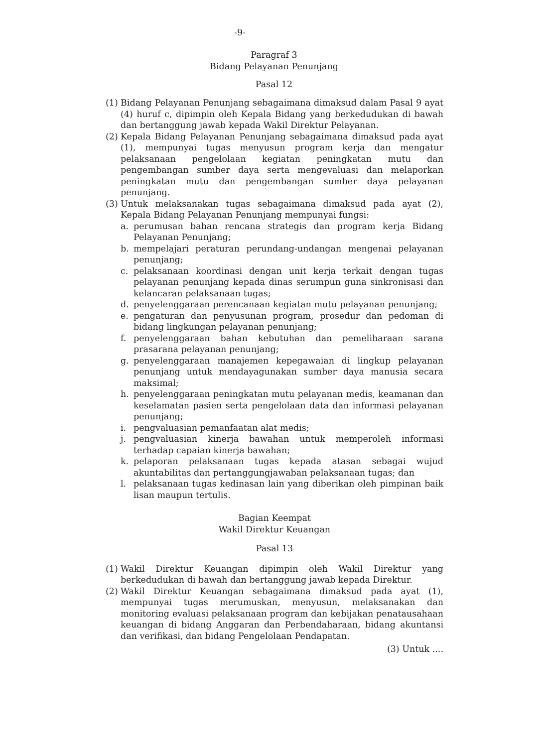-9-
Paragraf 3
Bidang Pelayanan Penunjang
Pasal 12
(1)
Bidang Pelayanan Penunjang sebagaimana dimaksud dalam Pasal 9 ayat (4) huruf c, dipimpin oleh Kepala Bidang yang berkedudukan di bawah dan bertanggung jawab kepada Wakil Direktur Pelayanan.
(2)
Kepala Bidang Pelayanan Penunjang sebagaimana dimaksud pada ayat (1), mempunyai tugas menyusun program kerja dan mengatur pelaksanaan pengelolaan kegiatan peningkatan mutu dan pengembangan sumber daya serta mengevaluasi dan melaporkan peningkatan mutu dan pengembangan sumber daya pelayanan penunjang.
(3)
Untuk melaksanakan tugas sebagaimana dimaksud pada ayat (2), Kepala Bidang Pelayanan Penunjang mempunyai fungsi:
a. perumusan bahan rencana strategis dan program kerja Bidang Pelayanan Penunjang;
b. mempelajari peraturan perundang-undangan mengenai pelayanan penunjang;
c. pelaksanaan koordinasi dengan unit kerja terkait dengan tugas pelayanan penunjang kepada dinas serumpun guna sinkronisasi dan kelancaran pelaksanaan tugas;
d. penyelenggaraan perencanaan kegiatan mutu pelayanan penunjang;
e. pengaturan dan penyusunan program, prosedur dan pedoman di bidang lingkungan pelayanan penunjang;
f. penyelenggaraan bahan kebutuhan dan pemeliharaan sarana prasarana pelayanan penunjang;
g. penyelenggaraan manajemen kepegawaian di lingkup pelayanan penunjang untuk mendayagunakan sumber daya manusia secara maksimal;
h. penyelenggaraan peningkatan mutu pelayanan medis, keamanan dan keselamatan pasien serta pengelolaan data dan informasi pelayanan penunjang;
i. pengvaluasian pemanfaatan alat medis;
j. pengvaluasian kinerja bawahan untuk memperoleh informasi terhadap capaian kinerja bawahan;
k. pelaporan pelaksanaan tugas kepada atasan sebagai wujud akuntabilitas dan pertanggungjawaban pelaksanaan tugas; dan
l. pelaksanaan tugas kedinasan lain yang diberikan oleh pimpinan baik lisan maupun tertulis.
Bagian Keempat
Wakil Direktur Keuangan
Pasal 13
(1)
Wakil Direktur Keuangan dipimpin oleh Wakil Direktur yang berkedudukan di bawah dan bertanggung jawab kepada Direktur.
(2)
Wakil Direktur Keuangan sebagaimana dimaksud pada ayat (1), mempunyai tugas merumuskan, menyusun, melaksanakan dan monitoring evaluasi pelaksanaan program dan kebijakan penatausahaan keuangan di bidang Anggaran dan Perbendaharaan, bidang akuntansi dan verifikasi, dan bidang Pengelolaan Pendapatan.
(3) Untuk ....